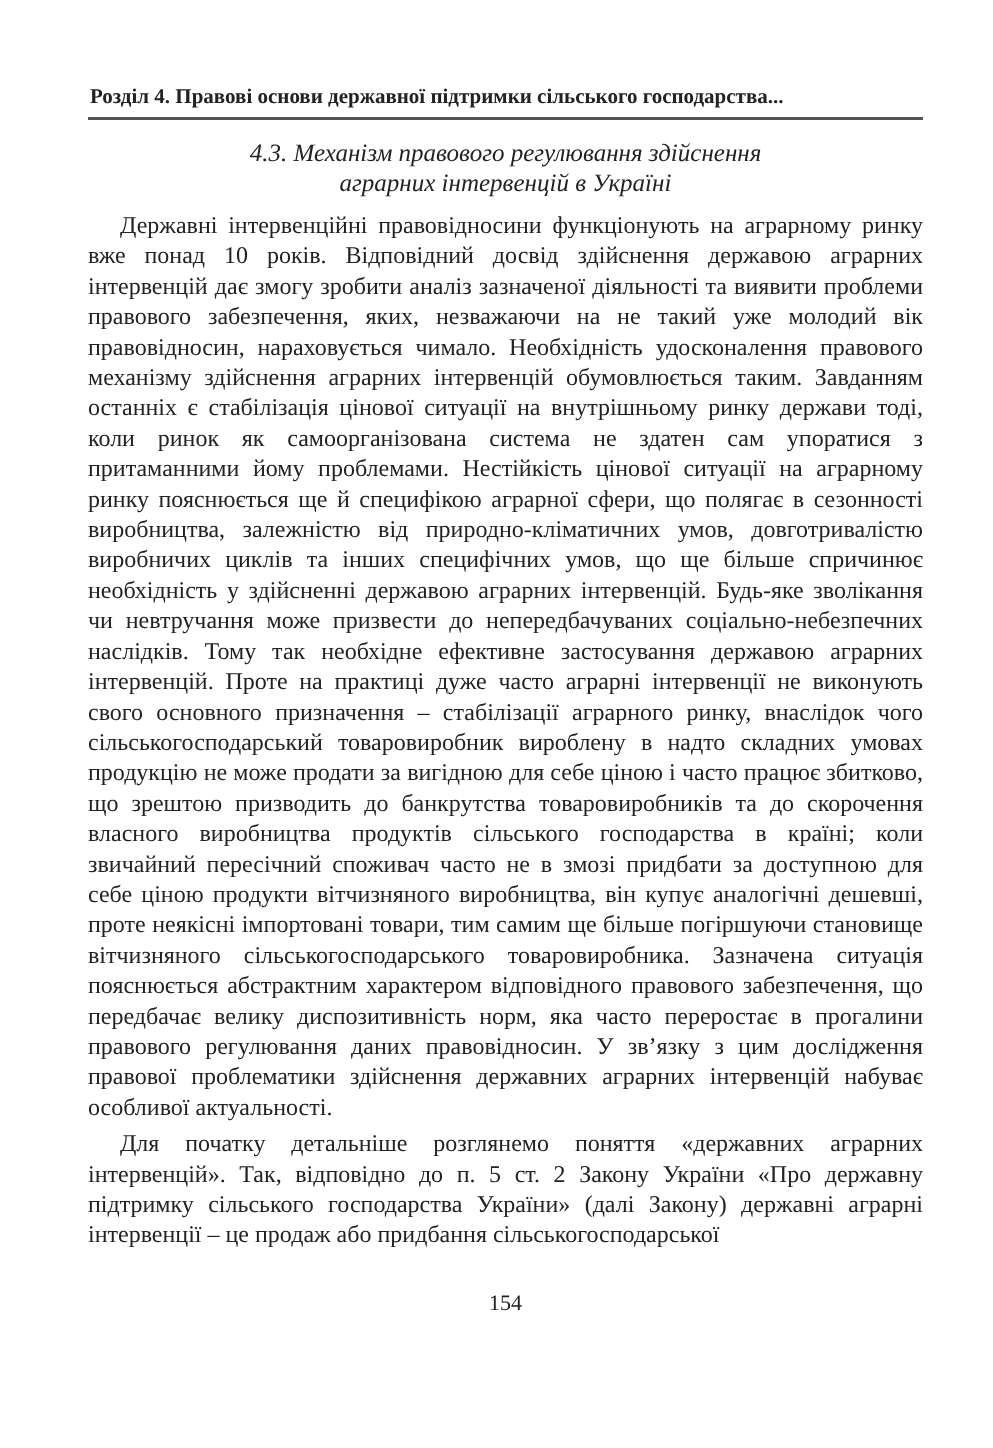Розділ 4. Правові основи державної підтримки сільського господарства...
4.3. Механізм правового регулювання здійснення
аграрних інтервенцій в Україні
Державні інтервенційні правовідносини функціонують на аграрному ринку вже понад 10 років. Відповідний досвід здійснення державою аграрних інтервенцій дає змогу зробити аналіз зазначеної діяльності та виявити проблеми правового забезпечення, яких, незважаючи на не такий уже молодий вік правовідносин, нараховується чимало. Необхідність удосконалення правового механізму здійснення аграрних інтервенцій обумовлюється таким. Завданням останніх є стабілізація цінової ситуації на внутрішньому ринку держави тоді, коли ринок як самоорганізована система не здатен сам упоратися з притаманними йому проблемами. Нестійкість цінової ситуації на аграрному ринку пояснюється ще й специфікою аграрної сфери, що полягає в сезонності виробництва, залежністю від природно-кліматичних умов, довготривалістю виробничих циклів та інших специфічних умов, що ще більше спричинює необхідність у здійсненні державою аграрних інтервенцій. Будь-яке зволікання чи невтручання може призвести до непередбачуваних соціально-небезпечних наслідків. Тому так необхідне ефективне застосування державою аграрних інтервенцій. Проте на практиці дуже часто аграрні інтервенції не виконують свого основного призначення – стабілізації аграрного ринку, внаслідок чого сільськогосподарський товаровиробник вироблену в надто складних умовах продукцію не може продати за вигідною для себе ціною і часто працює збитково, що зрештою призводить до банкрутства товаровиробників та до скорочення власного виробництва продуктів сільського господарства в країні; коли звичайний пересічний споживач часто не в змозі придбати за доступною для себе ціною продукти вітчизняного виробництва, він купує аналогічні дешевші, проте неякісні імпортовані товари, тим самим ще більше погіршуючи становище вітчизняного сільськогосподарського товаровиробника. Зазначена ситуація пояснюється абстрактним характером відповідного правового забезпечення, що передбачає велику диспозитивність норм, яка часто переростає в прогалини правового регулювання даних правовідносин. У зв’язку з цим дослідження правової проблематики здійснення державних аграрних інтервенцій набуває особливої актуальності.
Для початку детальніше розглянемо поняття «державних аграрних інтервенцій». Так, відповідно до п. 5 ст. 2 Закону України «Про державну підтримку сільського господарства України» (далі Закону) державні аграрні інтервенції – це продаж або придбання сільськогосподарської
154